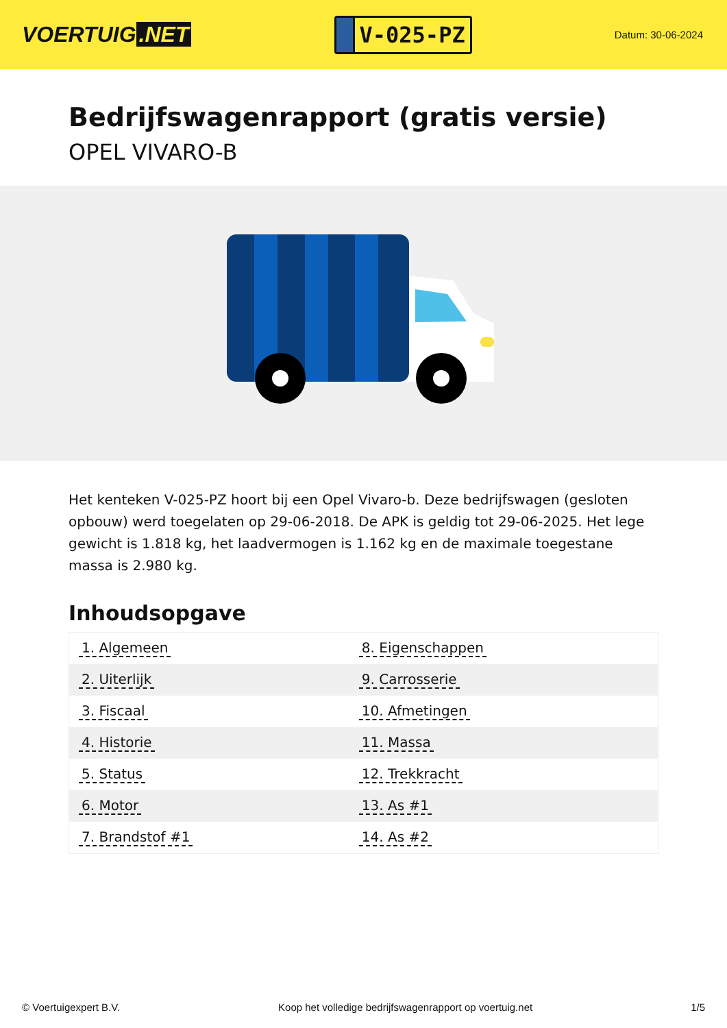VOERTUIG.NET
V-025-PZ
Datum: 30-06-2024
Bedrijfswagenrapport (gratis versie)
OPEL VIVARO-B
Het kenteken V-025-PZ hoort bij een Opel Vivaro-b. Deze bedrijfswagen (gesloten opbouw) werd toegelaten op 29-06-2018. De APK is geldig tot 29-06-2025. Het lege gewicht is 1.818 kg, het laadvermogen is 1.162 kg en de maximale toegestane massa is 2.980 kg.
Inhoudsopgave
| 1. Algemeen | 8. Eigenschappen |
| 2. Uiterlijk | 9. Carrosserie |
| 3. Fiscaal | 10. Afmetingen |
| 4. Historie | 11. Massa |
| 5. Status | 12. Trekkracht |
| 6. Motor | 13. As #1 |
| 7. Brandstof #1 | 14. As #2 |
© Voertuigexpert B.V. Koop het volledige bedrijfswagenrapport op voertuig.net 1/5